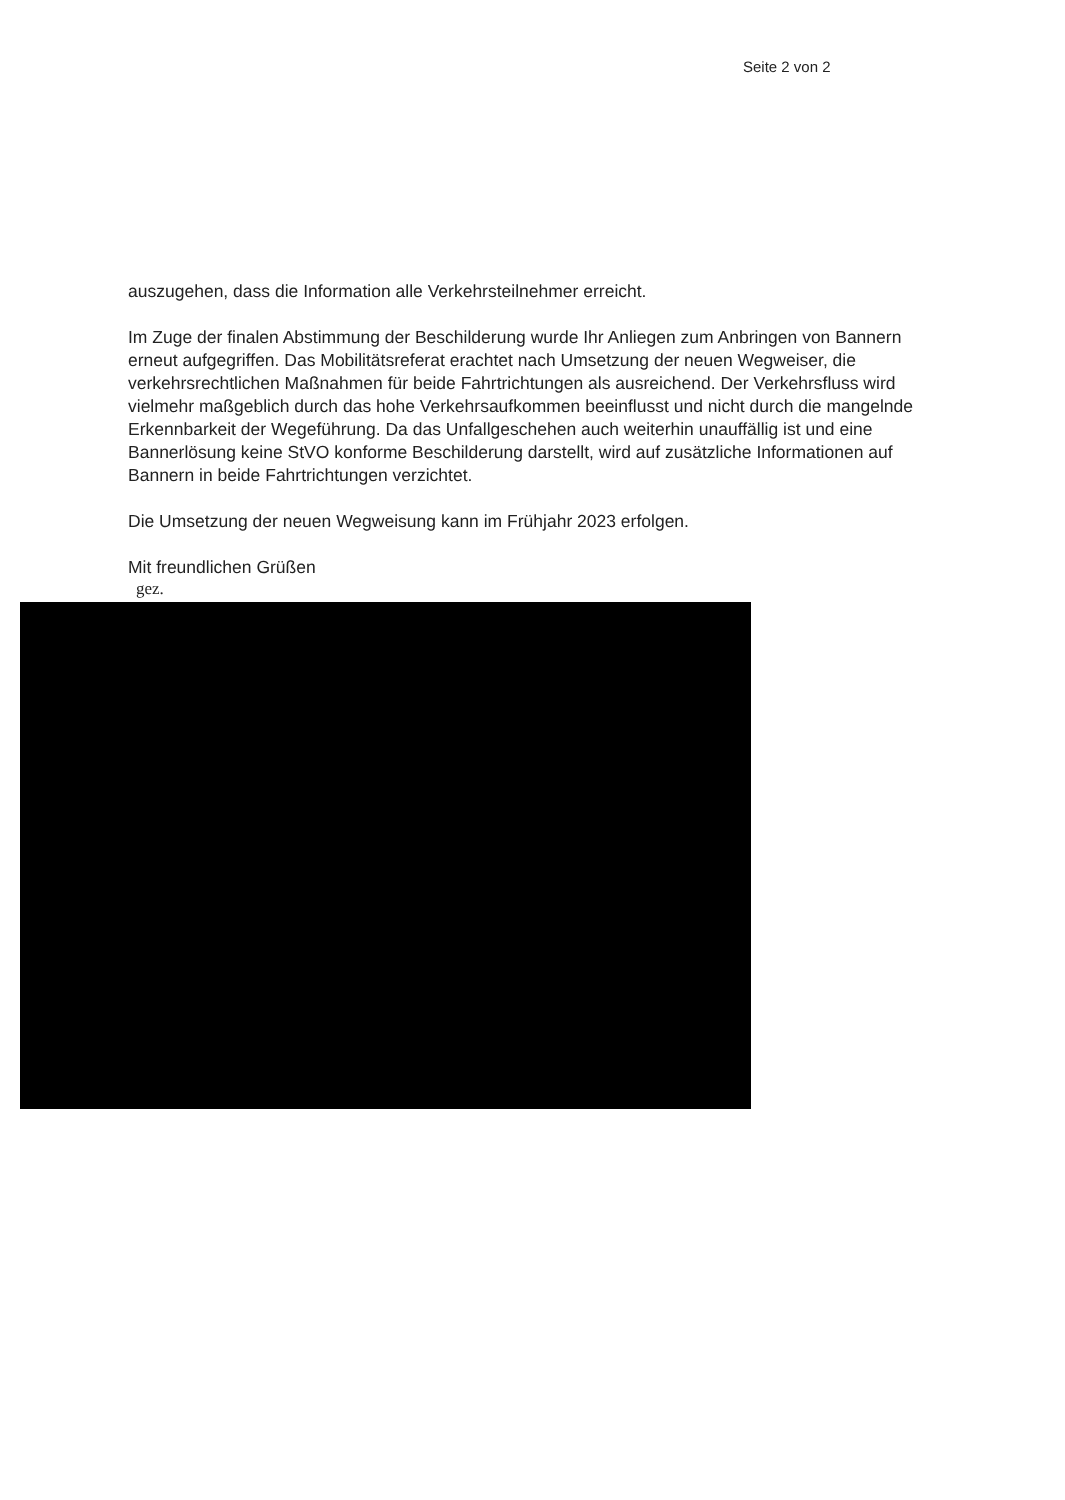Seite 2 von 2
auszugehen, dass die Information alle Verkehrsteilnehmer erreicht.
Im Zuge der finalen Abstimmung der Beschilderung wurde Ihr Anliegen zum Anbringen von Bannern erneut aufgegriffen. Das Mobilitätsreferat erachtet nach Umsetzung der neuen Wegweiser, die verkehrsrechtlichen Maßnahmen für beide Fahrtrichtungen als ausreichend. Der Verkehrsfluss wird vielmehr maßgeblich durch das hohe Verkehrsaufkommen beeinflusst und nicht durch die mangelnde Erkennbarkeit der Wegeführung. Da das Unfallgeschehen auch weiterhin unauffällig ist und eine Bannerlösung keine StVO konforme Beschilderung darstellt, wird auf zusätzliche Informationen auf Bannern in beide Fahrtrichtungen verzichtet.
Die Umsetzung der neuen Wegweisung kann im Frühjahr 2023 erfolgen.
Mit freundlichen Grüßen
gez.